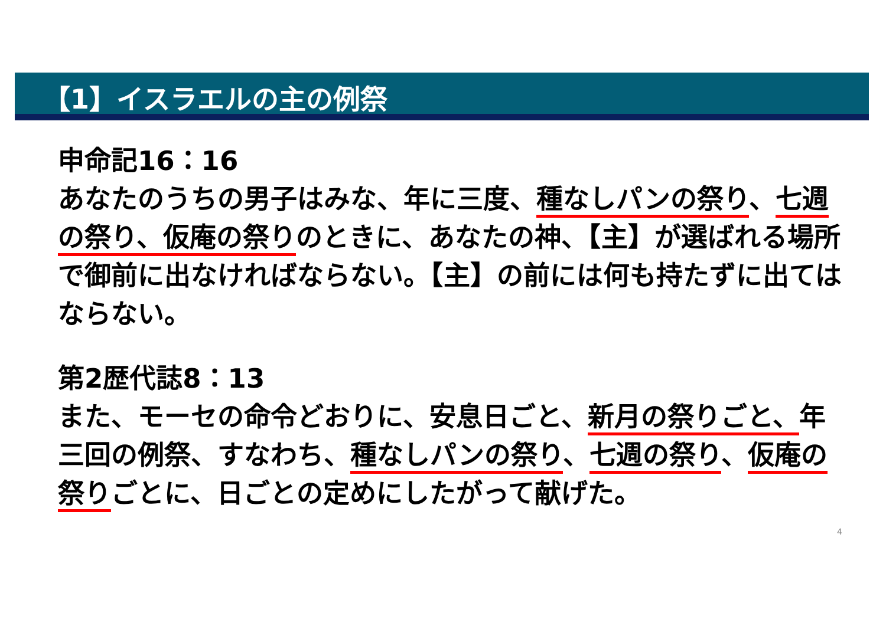【1】イスラエルの主の例祭
申命記16：16
あなたのうちの男子はみな、年に三度、種なしパンの祭り、七週の祭り、仮庵の祭りのときに、あなたの神、【主】が選ばれる場所で御前に出なければならない。【主】の前には何も持たずに出てはならない。
第2歴代誌8：13
また、モーセの命令どおりに、安息日ごと、新月の祭りごと、年三回の例祭、すなわち、種なしパンの祭り、七週の祭り、仮庵の祭りごとに、日ごとの定めにしたがって献げた。
4